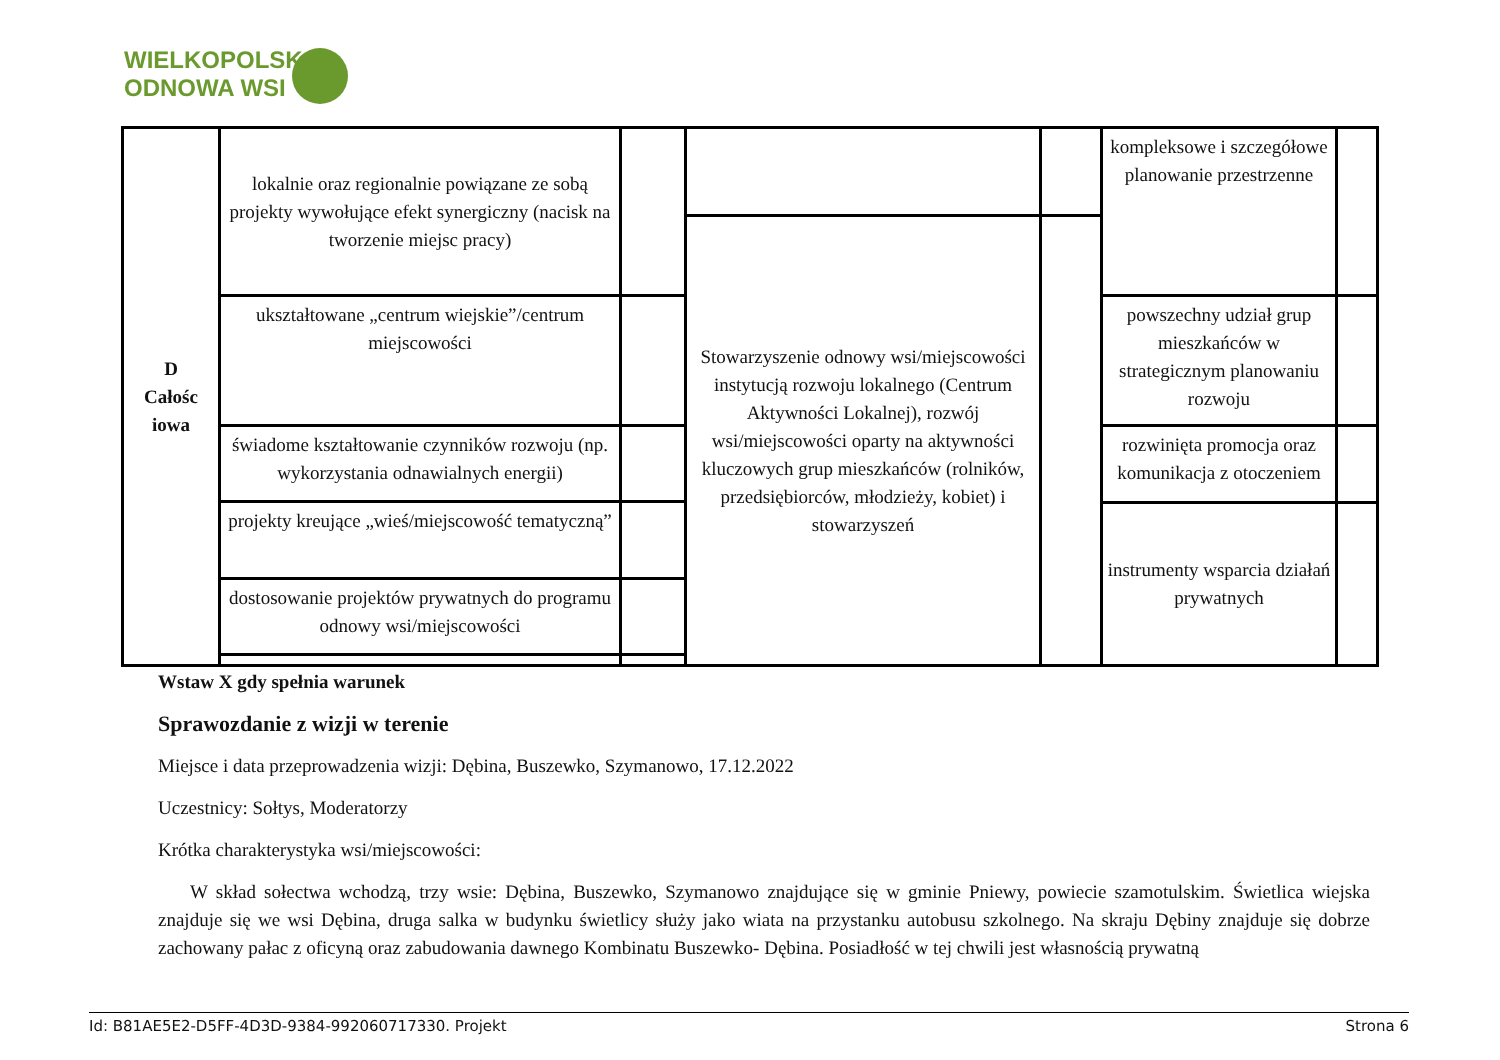WIELKOPOLSKA
ODNOWA WSI
| D Całośc iowa | lokalnie oraz regionalnie powiązane ze sobą projekty wywołujące efekt synergiczny (nacisk na tworzenie miejsc pracy) | | | | kompleksowe i szczegółowe planowanie przestrzenne | |
| | | | Stowarzyszenie odnowy wsi/miejscowości instytucją rozwoju lokalnego (Centrum Aktywności Lokalnej), rozwój wsi/miejscowości oparty na aktywności kluczowych grup mieszkańców (rolników, przedsiębiorców, młodzieży, kobiet) i stowarzyszeń | | | |
| | ukształtowane „centrum wiejskie”/centrum miejscowości | | | | powszechny udział grup mieszkańców w strategicznym planowaniu rozwoju | |
| | świadome kształtowanie czynników rozwoju (np. wykorzystania odnawialnych energii) | | | | rozwinięta promocja oraz komunikacja z otoczeniem | |
| | projekty kreujące „wieś/miejscowość tematyczną” | | | | | |
| | | | | | instrumenty wsparcia działań prywatnych | |
| | dostosowanie projektów prywatnych do programu odnowy wsi/miejscowości | | | | | |
Wstaw X gdy spełnia warunek
Sprawozdanie z wizji w terenie
Miejsce i data przeprowadzenia wizji: Dębina, Buszewko, Szymanowo, 17.12.2022
Uczestnicy: Sołtys, Moderatorzy
Krótka charakterystyka wsi/miejscowości:
W skład sołectwa wchodzą, trzy wsie: Dębina, Buszewko, Szymanowo znajdujące się w gminie Pniewy, powiecie szamotulskim. Świetlica wiejska znajduje się we wsi Dębina, druga salka w budynku świetlicy służy jako wiata na przystanku autobusu szkolnego. Na skraju Dębiny znajduje się dobrze zachowany pałac z oficyną oraz zabudowania dawnego Kombinatu Buszewko- Dębina. Posiadłość w tej chwili jest własnością prywatną
Id: B81AE5E2-D5FF-4D3D-9384-992060717330. Projekt Strona 6